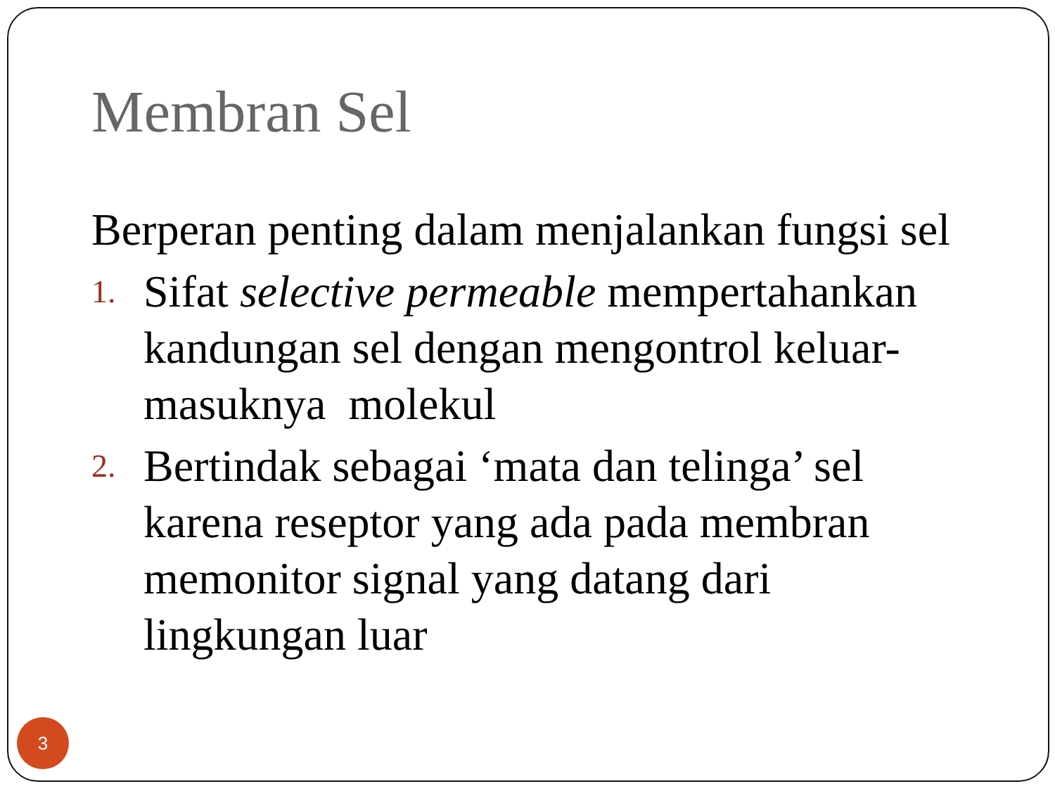Membran Sel
Berperan penting dalam menjalankan fungsi sel
1. Sifat selective permeable mempertahankan kandungan sel dengan mengontrol keluar-masuknya molekul
2. Bertindak sebagai ‘mata dan telinga’ sel karena reseptor yang ada pada membran memonitor signal yang datang dari lingkungan luar
3